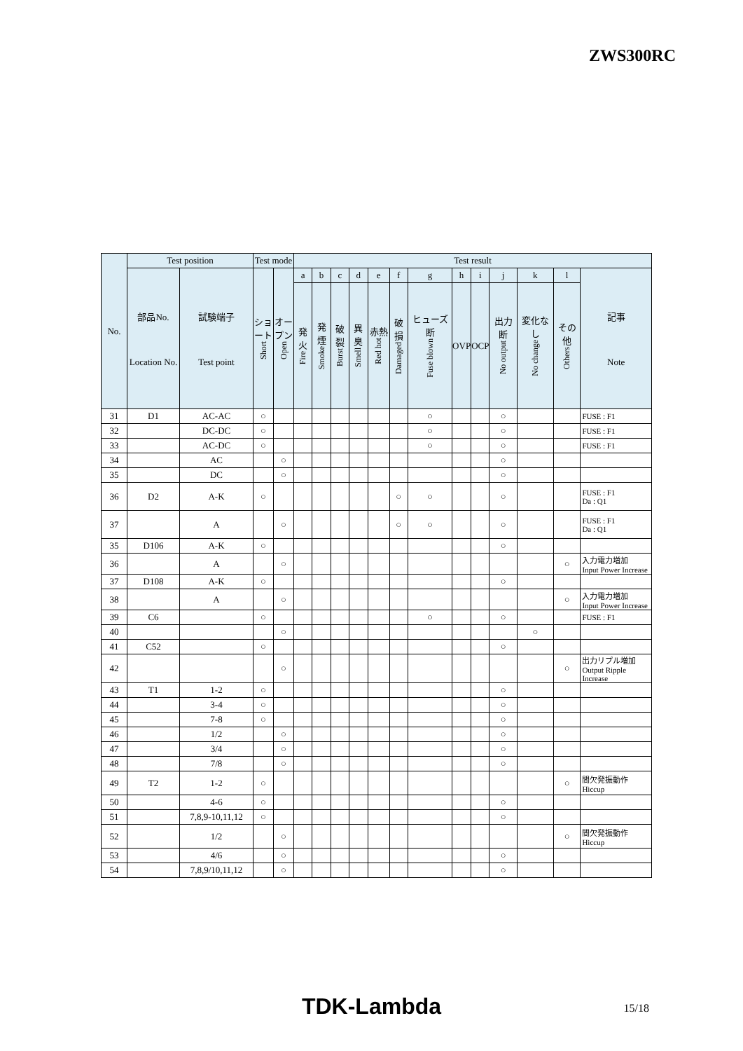ZWS300RC
| No. | Test position | | Test mode | | Test result | | | | | | | | | | | | |
| --- | --- | --- | --- | --- | --- | --- | --- | --- | --- | --- | --- | --- | --- | --- | --- | --- | --- |
| | 部品No. Location No. | 試験端子 Test point | ショート Short | オープン Open | a | b | c | d | e | f | g | h | i | j | k | l | 記事 Note |
| | | | | | 発火 Fire | 発煙 Smoke | 破裂 Burst | 異臭 Smell | 赤熱 Red hot | 破損 Damaged | ヒューズ断 Fuse blown | OVP | OCP | 出力断 No output | 変化なし No change | その他 Others | |
| 31 | D1 | AC-AC | ○ | | | | | | | | ○ | | | ○ | | | FUSE : F1 |
| 32 | | DC-DC | ○ | | | | | | | | ○ | | | ○ | | | FUSE : F1 |
| 33 | | AC-DC | ○ | | | | | | | | ○ | | | ○ | | | FUSE : F1 |
| 34 | | AC | | ○ | | | | | | | | | | ○ | | | |
| 35 | | DC | | ○ | | | | | | | | | | ○ | | | |
| 36 | D2 | A-K | ○ | | | | | | | ○ | ○ | | | ○ | | | FUSE : F1 Da : Q1 |
| 37 | | A | | ○ | | | | | | ○ | ○ | | | ○ | | | FUSE : F1 Da : Q1 |
| 35 | D106 | A-K | ○ | | | | | | | | | | | ○ | | | |
| 36 | | A | | ○ | | | | | | | | | | | | ○ | 入力電力増加 Input Power Increase |
| 37 | D108 | A-K | ○ | | | | | | | | | | | ○ | | | |
| 38 | | A | | ○ | | | | | | | | | | | | ○ | 入力電力増加 Input Power Increase |
| 39 | C6 | | ○ | | | | | | | | ○ | | | ○ | | | FUSE : F1 |
| 40 | | | | ○ | | | | | | | | | | | ○ | | |
| 41 | C52 | | ○ | | | | | | | | | | | ○ | | | |
| 42 | | | | ○ | | | | | | | | | | | | ○ | 出力リプル増加 Output Ripple Increase |
| 43 | T1 | 1-2 | ○ | | | | | | | | | | | ○ | | | |
| 44 | | 3-4 | ○ | | | | | | | | | | | ○ | | | |
| 45 | | 7-8 | ○ | | | | | | | | | | | ○ | | | |
| 46 | | 1/2 | | ○ | | | | | | | | | | ○ | | | |
| 47 | | 3/4 | | ○ | | | | | | | | | | ○ | | | |
| 48 | | 7/8 | | ○ | | | | | | | | | | ○ | | | |
| 49 | T2 | 1-2 | ○ | | | | | | | | | | | | | ○ | 間欠発振動作 Hiccup |
| 50 | | 4-6 | ○ | | | | | | | | | | | ○ | | | |
| 51 | | 7,8,9-10,11,12 | ○ | | | | | | | | | | | ○ | | | |
| 52 | | 1/2 | | ○ | | | | | | | | | | | | ○ | 間欠発振動作 Hiccup |
| 53 | | 4/6 | | ○ | | | | | | | | | | ○ | | | |
| 54 | | 7,8,9/10,11,12 | | ○ | | | | | | | | | | ○ | | | |
TDK-Lambda 15/18